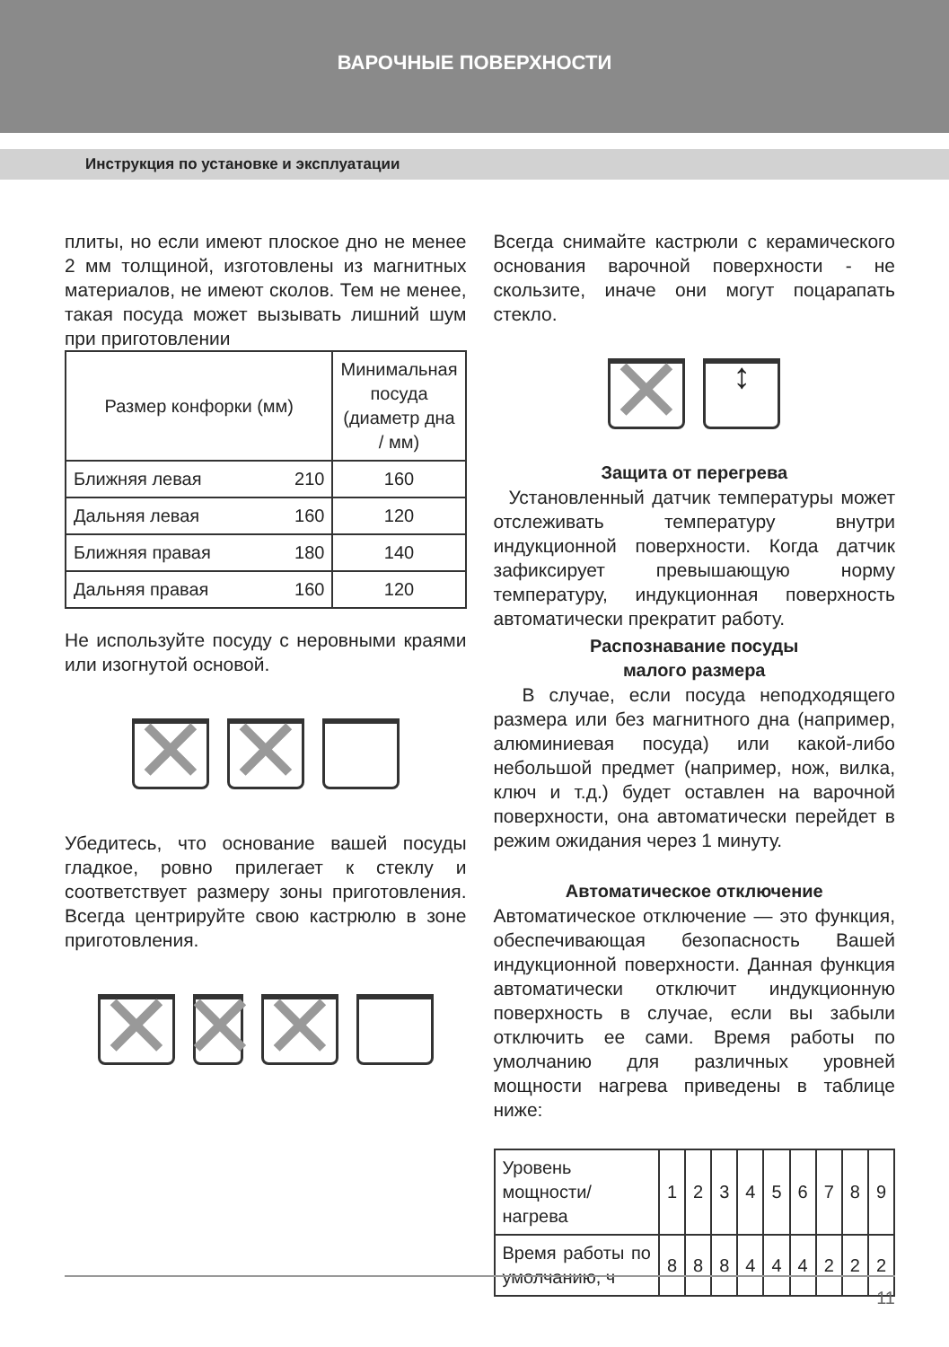ВАРОЧНЫЕ ПОВЕРХНОСТИ
Инструкция по установке и эксплуатации
плиты, но если имеют плоское дно не менее 2 мм толщиной, изготовлены из магнитных материалов, не имеют сколов. Тем не менее, такая посуда может вызывать лишний шум при приготовлении
| Размер конфорки (мм) | | Минимальная посуда (диаметр дна / мм) |
| Ближняя левая | 210 | 160 |
| Дальняя левая | 160 | 120 |
| Ближняя правая | 180 | 140 |
| Дальняя правая | 160 | 120 |
Не используйте посуду с неровными краями или изогнутой основой.
✕ ✕
Убедитесь, что основание вашей посуды гладкое, ровно прилегает к стеклу и соответствует размеру зоны приготовления. Всегда центрируйте свою кастрюлю в зоне приготовления.
✕ ✕ ✕
Всегда снимайте кастрюли с керамического основания варочной поверхности - не скользите, иначе они могут поцарапать стекло.
✕
↕
Защита от перегрева
Установленный датчик температуры может отслеживать температуру внутри индукционной поверхности. Когда датчик зафиксирует превышающую норму температуру, индукционная поверхность автоматически прекратит работу.
Распознавание посуды
малого размера
В случае, если посуда неподходящего размера или без магнитного дна (например, алюминиевая посуда) или какой-либо небольшой предмет (например, нож, вилка, ключ и т.д.) будет оставлен на варочной поверхности, она автоматически перейдет в режим ожидания через 1 минуту.
Автоматическое отключение
Автоматическое отключение — это функция, обеспечивающая безопасность Вашей индукционной поверхности. Данная функция автоматически отключит индукционную поверхность в случае, если вы забыли отключить ее сами. Время работы по умолчанию для различных уровней мощности нагрева приведены в таблице ниже:
| Уровень мощности/нагрева | 1 | 2 | 3 | 4 | 5 | 6 | 7 | 8 | 9 |
| Время работы по умолчанию, ч | 8 | 8 | 8 | 4 | 4 | 4 | 2 | 2 | 2 |
11